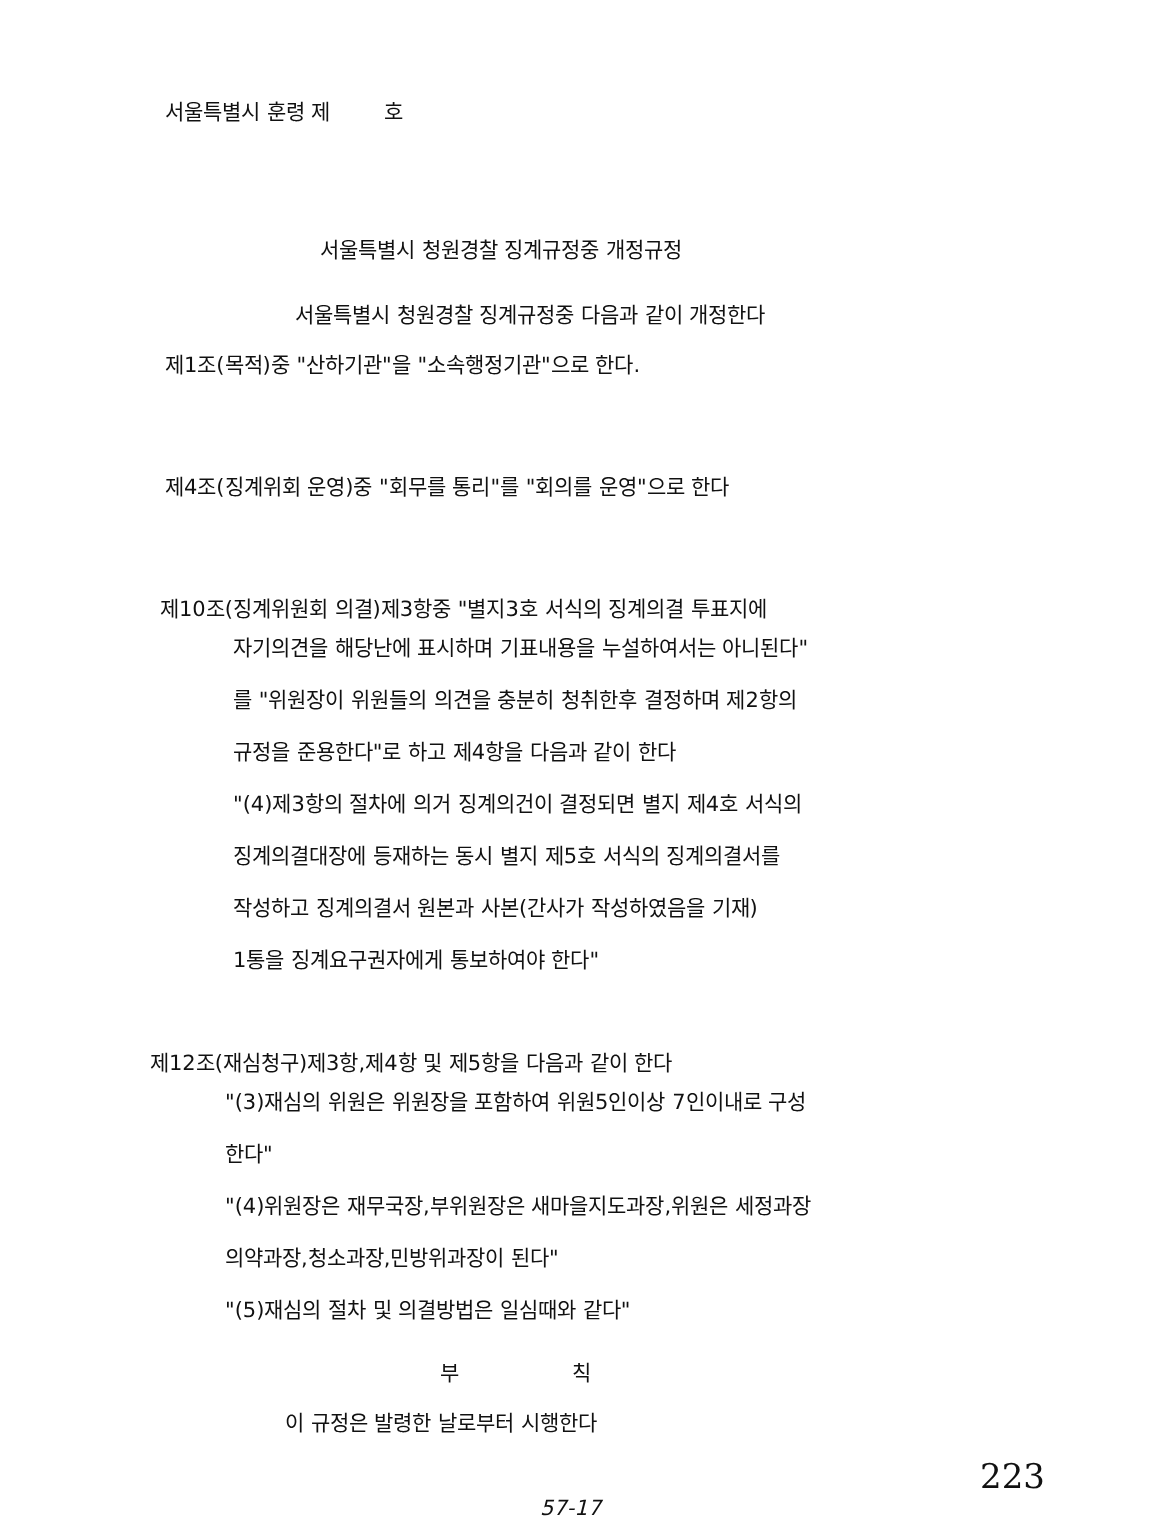서울특별시 훈령 제 호
서울특별시 청원경찰 징계규정중 개정규정
서울특별시 청원경찰 징계규정중 다음과 같이 개정한다
제1조(목적)중 "산하기관"을 "소속행정기관"으로 한다.
제4조(징계위회 운영)중 "회무를 통리"를 "회의를 운영"으로 한다
제10조(징계위원회 의결)제3항중 "별지3호 서식의 징계의결 투표지에
자기의견을 해당난에 표시하며 기표내용을 누설하여서는 아니된다"
를 "위원장이 위원들의 의견을 충분히 청취한후 결정하며 제2항의
규정을 준용한다"로 하고 제4항을 다음과 같이 한다
"(4)제3항의 절차에 의거 징계의건이 결정되면 별지 제4호 서식의
징계의결대장에 등재하는 동시 별지 제5호 서식의 징계의결서를
작성하고 징계의결서 원본과 사본(간사가 작성하였음을 기재)
1통을 징계요구권자에게 통보하여야 한다"
제12조(재심청구)제3항,제4항 및 제5항을 다음과 같이 한다
"(3)재심의 위원은 위원장을 포함하여 위원5인이상 7인이내로 구성
한다"
"(4)위원장은 재무국장,부위원장은 새마을지도과장,위원은 세정과장
의약과장,청소과장,민방위과장이 된다"
"(5)재심의 절차 및 의결방법은 일심때와 같다"
부 칙
이 규정은 발령한 날로부터 시행한다
223
57-17